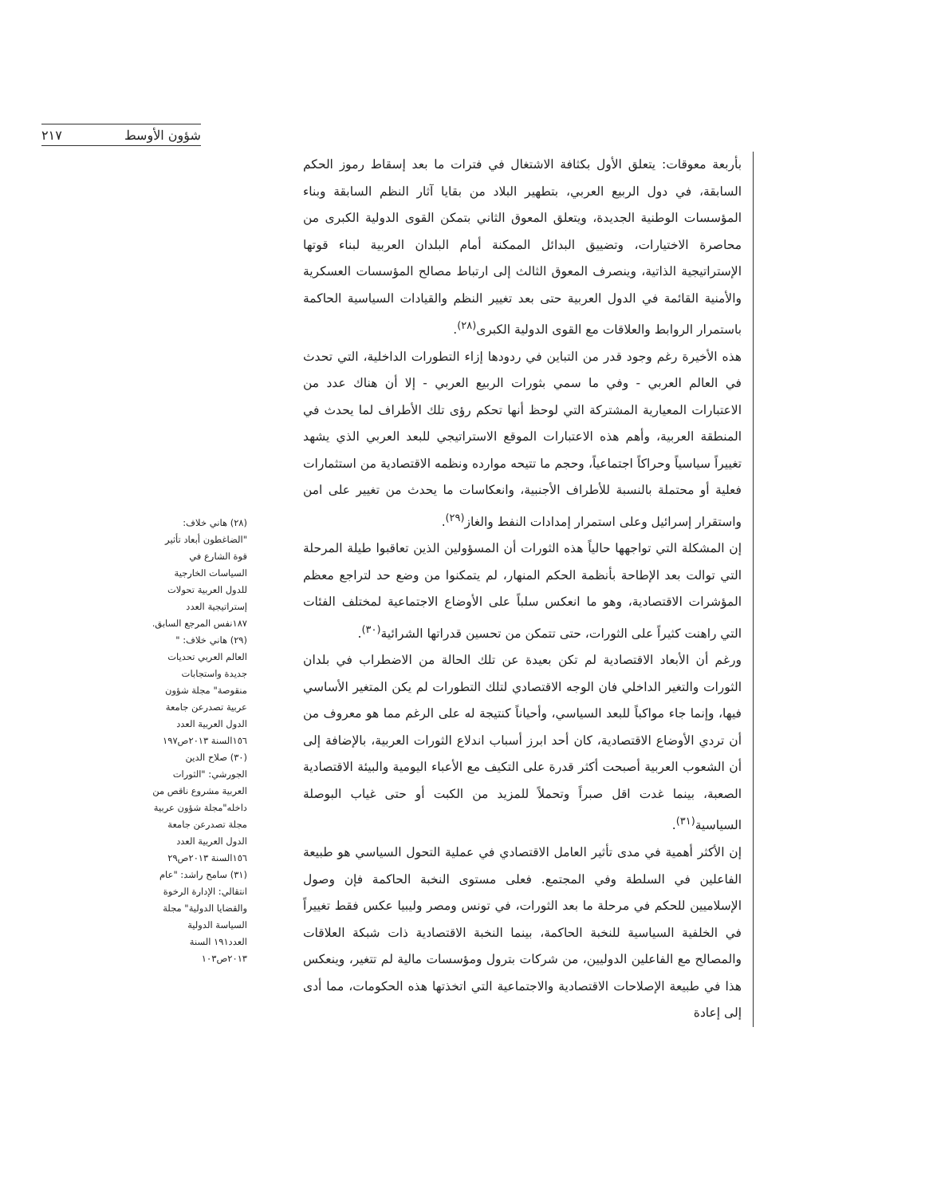شؤون الأوسط ٢١٧
بأربعة معوقات: يتعلق الأول بكثافة الاشتغال في فترات ما بعد إسقاط رموز الحكم السابقة، في دول الربيع العربي، بتطهير البلاد من بقايا آثار النظم السابقة وبناء المؤسسات الوطنية الجديدة، ويتعلق المعوق الثاني بتمكن القوى الدولية الكبرى من محاصرة الاختيارات، وتضييق البدائل الممكنة أمام البلدان العربية لبناء قوتها الإستراتيجية الذاتية، وينصرف المعوق الثالث إلى ارتباط مصالح المؤسسات العسكرية والأمنية القائمة في الدول العربية حتى بعد تغيير النظم والقيادات السياسية الحاكمة باستمرار الروابط والعلاقات مع القوى الدولية الكبرى<sup>(٢٨)</sup>.
هذه الأخيرة رغم وجود قدر من التباين في ردودها إزاء التطورات الداخلية، التي تحدث في العالم العربي - وفي ما سمي بثورات الربيع العربي - إلا أن هناك عدد من الاعتبارات المعيارية المشتركة التي لوحظ أنها تحكم رؤى تلك الأطراف لما يحدث في المنطقة العربية، وأهم هذه الاعتبارات الموقع الاستراتيجي للبعد العربي الذي يشهد تغييراً سياسياً وحراكاً اجتماعياً، وحجم ما تتيحه موارده ونظمه الاقتصادية من استثمارات فعلية أو محتملة بالنسبة للأطراف الأجنبية، وانعكاسات ما يحدث من تغيير على امن واستقرار إسرائيل وعلى استمرار إمدادات النفط والغاز<sup>(٢٩)</sup>.
إن المشكلة التي تواجهها حالياً هذه الثورات أن المسؤولين الذين تعاقبوا طيلة المرحلة التي توالت بعد الإطاحة بأنظمة الحكم المنهار، لم يتمكنوا من وضع حد لتراجع معظم المؤشرات الاقتصادية، وهو ما انعكس سلباً على الأوضاع الاجتماعية لمختلف الفئات التي راهنت كثيراً على الثورات، حتى تتمكن من تحسين قدراتها الشرائية<sup>(٣٠)</sup>.
ورغم أن الأبعاد الاقتصادية لم تكن بعيدة عن تلك الحالة من الاضطراب في بلدان الثورات والتغير الداخلي فان الوجه الاقتصادي لتلك التطورات لم يكن المتغير الأساسي فيها، وإنما جاء مواكباً للبعد السياسي، وأحياناً كنتيجة له على الرغم مما هو معروف من أن تردي الأوضاع الاقتصادية، كان أحد ابرز أسباب اندلاع الثورات العربية، بالإضافة إلى أن الشعوب العربية أصبحت أكثر قدرة على التكيف مع الأعباء اليومية والبيئة الاقتصادية الصعبة، بينما غدت اقل صبراً وتحملاً للمزيد من الكبت أو حتى غياب البوصلة السياسية<sup>(٣١)</sup>.
إن الأكثر أهمية في مدى تأثير العامل الاقتصادي في عملية التحول السياسي هو طبيعة الفاعلين في السلطة وفي المجتمع. فعلى مستوى النخبة الحاكمة فإن وصول الإسلاميين للحكم في مرحلة ما بعد الثورات، في تونس ومصر وليبيا عكس فقط تغييراً في الخلفية السياسية للنخبة الحاكمة، بينما النخبة الاقتصادية ذات شبكة العلاقات والمصالح مع الفاعلين الدوليين، من شركات بترول ومؤسسات مالية لم تتغير، وينعكس هذا في طبيعة الإصلاحات الاقتصادية والاجتماعية التي اتخذتها هذه الحكومات، مما أدى إلى إعادة
(٢٨) هاني خلاف: "الضاغطون أبعاد تأثير قوة الشارع في السياسات الخارجية للدول العربية تحولات إستراتيجية العدد ١٨٧نفس المرجع السابق.
(٢٩) هاني خلاف: " العالم العربي تحديات جديدة واستجابات منقوصة" مجلة شؤون عربية تصدرعن جامعة الدول العربية العدد ١٥٦السنة ٢٠١٣ص١٩٧
(٣٠) صلاح الدين الجورشي: "الثورات العربية مشروع ناقص من داخله"مجلة شؤون عربية مجلة تصدرعن جامعة الدول العربية العدد ١٥٦السنة ٢٠١٣ص٢٩
(٣١) سامح راشد: "عام انتقالي: الإدارة الرخوة والقضايا الدولية" مجلة السياسة الدولية العدد١٩١ السنة ٢٠١٣ص١٠٣